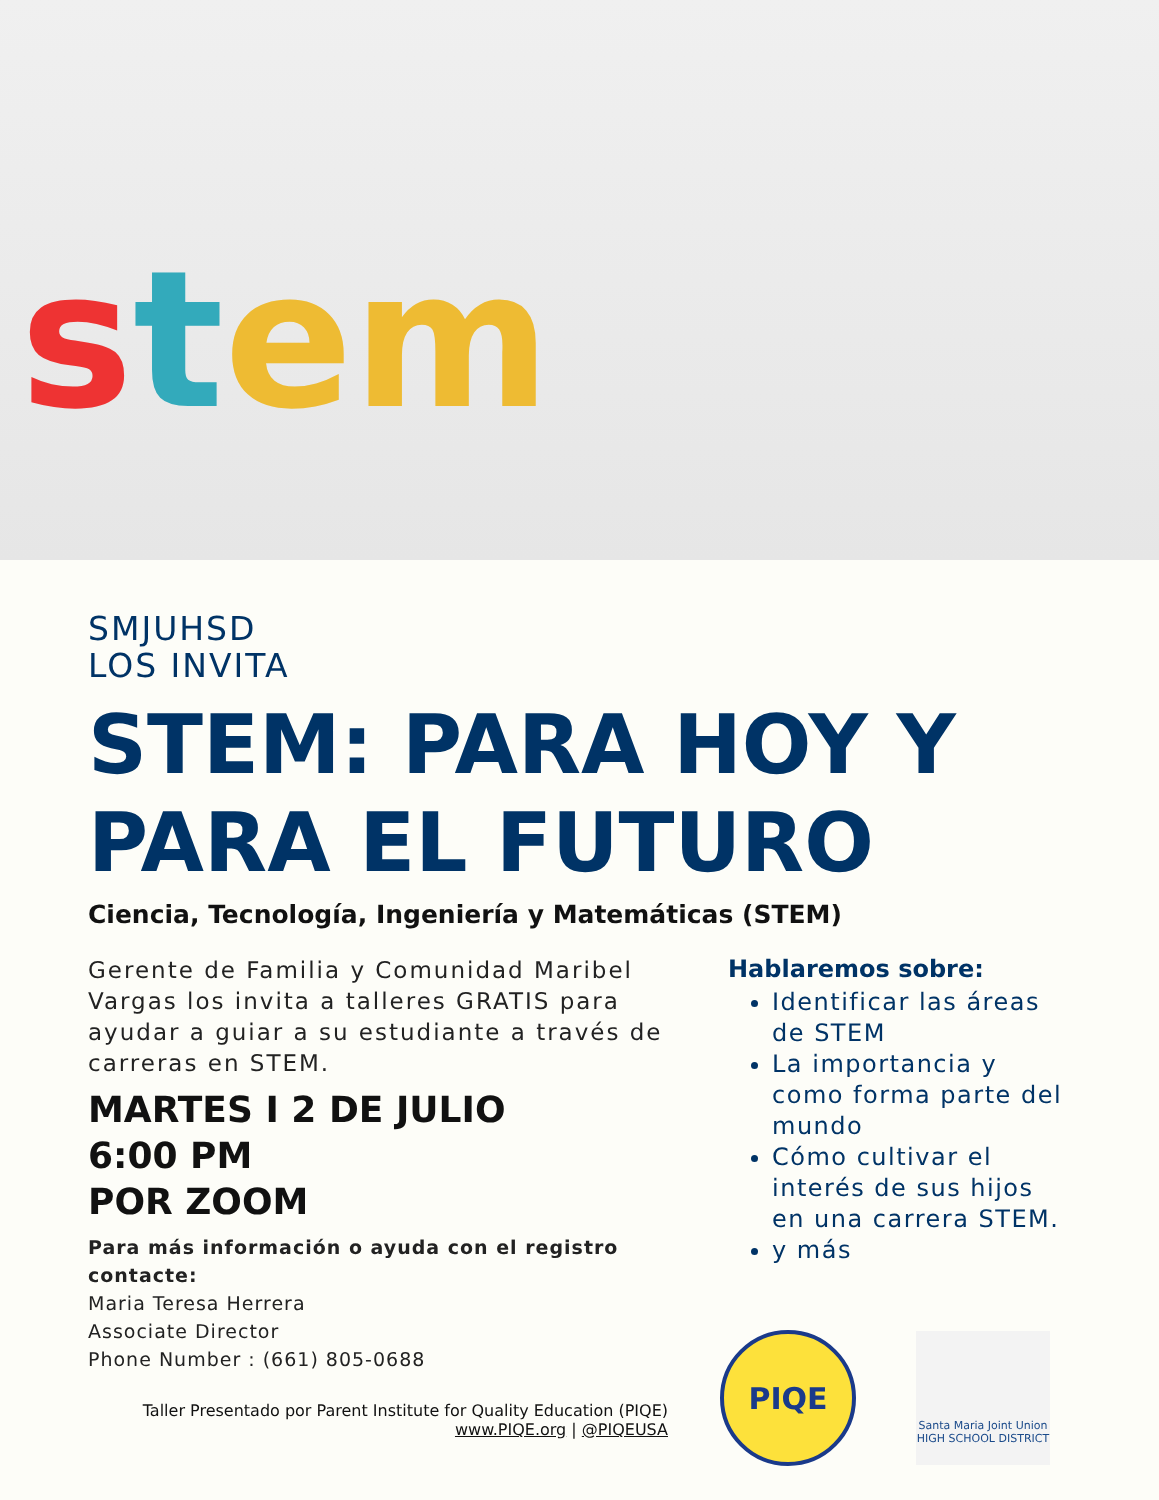stem
SMJUHSD
LOS INVITA
STEM: PARA HOY Y PARA EL FUTURO
Ciencia, Tecnología, Ingeniería y Matemáticas (STEM)
Gerente de Familia y Comunidad Maribel Vargas los invita a talleres GRATIS para ayudar a guiar a su estudiante a través de carreras en STEM.
MARTES I 2 DE JULIO
6:00 PM
POR ZOOM
Para más información o ayuda con el registro contacte:
Maria Teresa Herrera
Associate Director
Phone Number : (661) 805-0688
Taller Presentado por Parent Institute for Quality Education (PIQE)
www.PIQE.org | @PIQEUSA
Hablaremos sobre:
Identificar las áreas de STEM
La importancia y como forma parte del mundo
Cómo cultivar el interés de sus hijos en una carrera STEM.
y más
PIQE
Santa Maria Joint Union
HIGH SCHOOL DISTRICT